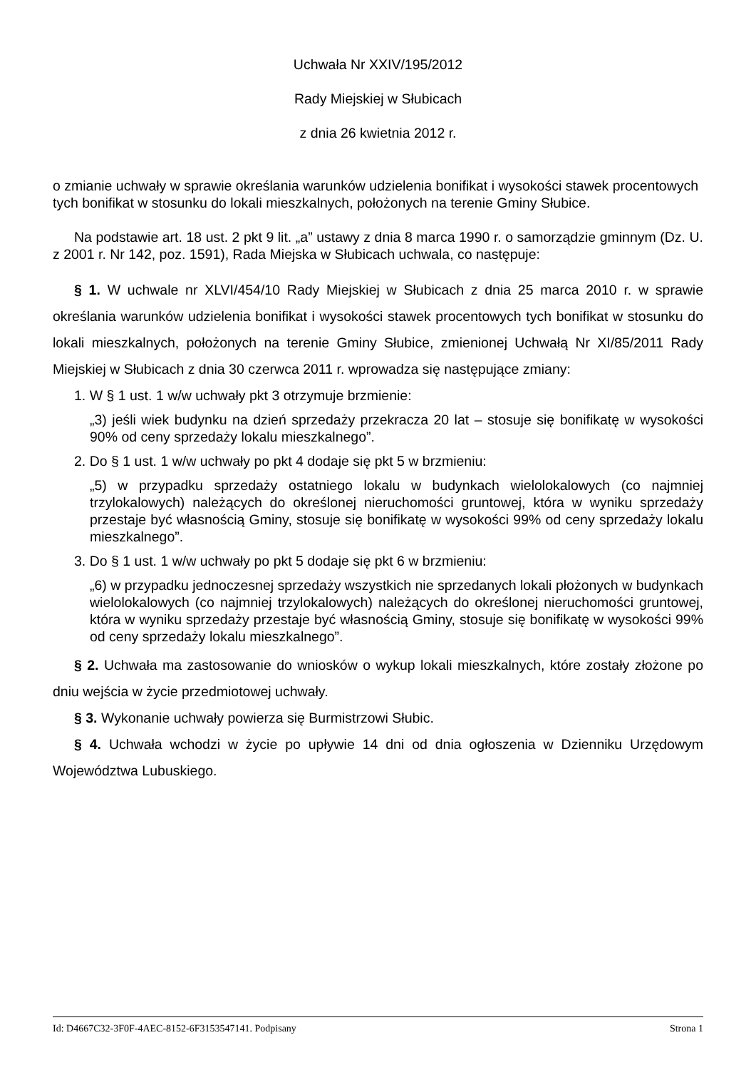Uchwała Nr XXIV/195/2012
Rady Miejskiej w Słubicach
z dnia 26 kwietnia 2012 r.
o zmianie uchwały w sprawie określania warunków udzielenia bonifikat i wysokości stawek procentowych tych bonifikat w stosunku do lokali mieszkalnych, położonych na terenie Gminy Słubice.
Na podstawie art. 18 ust. 2 pkt 9 lit. „a” ustawy z dnia 8 marca 1990 r. o samorządzie gminnym (Dz. U. z 2001 r. Nr 142, poz. 1591), Rada Miejska w Słubicach uchwala, co następuje:
§ 1. W uchwale nr XLVI/454/10 Rady Miejskiej w Słubicach z dnia 25 marca 2010 r. w sprawie określania warunków udzielenia bonifikat i wysokości stawek procentowych tych bonifikat w stosunku do lokali mieszkalnych, położonych na terenie Gminy Słubice, zmienionej Uchwałą Nr XI/85/2011 Rady Miejskiej w Słubicach z dnia 30 czerwca 2011 r. wprowadza się następujące zmiany:
1. W § 1 ust. 1 w/w uchwały pkt 3 otrzymuje brzmienie:
„3) jeśli wiek budynku na dzień sprzedaży przekracza 20 lat – stosuje się bonifikatę w wysokości 90% od ceny sprzedaży lokalu mieszkalnego”.
2. Do § 1 ust. 1 w/w uchwały po pkt 4 dodaje się pkt 5 w brzmieniu:
„5) w przypadku sprzedaży ostatniego lokalu w budynkach wielolokalowych (co najmniej trzylokalowych) należących do określonej nieruchomości gruntowej, która w wyniku sprzedaży przestaje być własnością Gminy, stosuje się bonifikatę w wysokości 99% od ceny sprzedaży lokalu mieszkalnego”.
3. Do § 1 ust. 1 w/w uchwały po pkt 5 dodaje się pkt 6 w brzmieniu:
„6) w przypadku jednoczesnej sprzedaży wszystkich nie sprzedanych lokali płożonych w budynkach wielolokalowych (co najmniej trzylokalowych) należących do określonej nieruchomości gruntowej, która w wyniku sprzedaży przestaje być własnością Gminy, stosuje się bonifikatę w wysokości 99% od ceny sprzedaży lokalu mieszkalnego”.
§ 2. Uchwała ma zastosowanie do wniosków o wykup lokali mieszkalnych, które zostały złożone po dniu wejścia w życie przedmiotowej uchwały.
§ 3. Wykonanie uchwały powierza się Burmistrzowi Słubic.
§ 4. Uchwała wchodzi w życie po upływie 14 dni od dnia ogłoszenia w Dzienniku Urzędowym Województwa Lubuskiego.
Id: D4667C32-3F0F-4AEC-8152-6F3153547141. Podpisany Strona 1